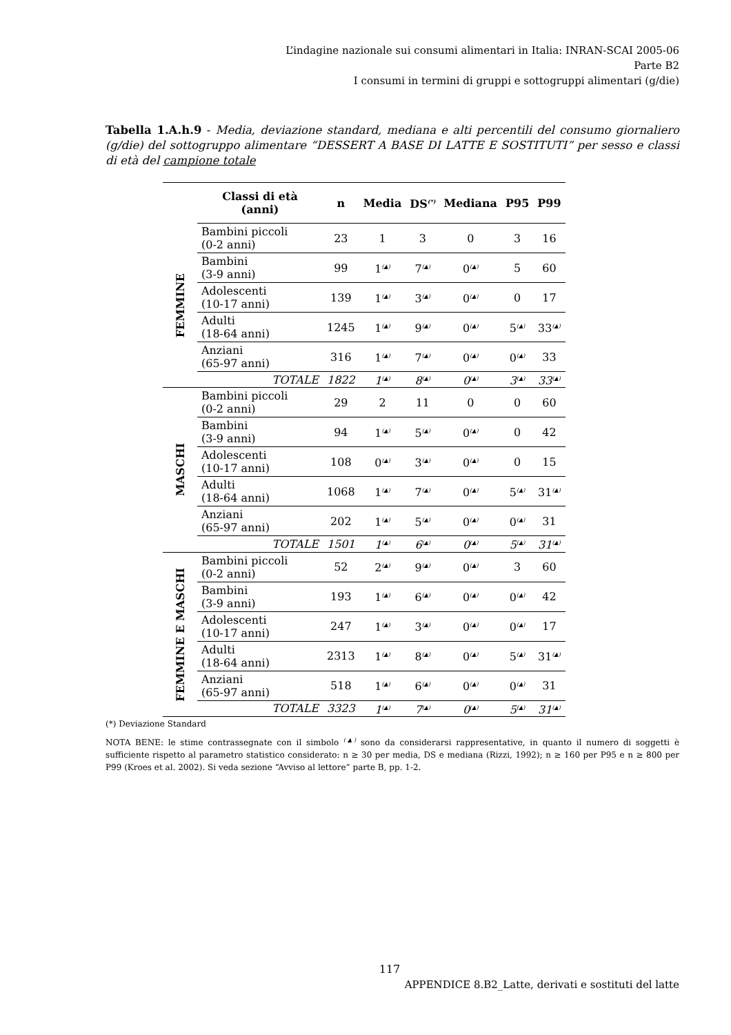L’indagine nazionale sui consumi alimentari in Italia: INRAN-SCAI 2005-06
Parte B2
I consumi in termini di gruppi e sottogruppi alimentari (g/die)
Tabella 1.A.h.9 - Media, deviazione standard, mediana e alti percentili del consumo giornaliero (g/die) del sottogruppo alimentare “DESSERT A BASE DI LATTE E SOSTITUTI” per sesso e classi di età del campione totale
| | Classi di età (anni) | n | Media | DS<sup>(*)</sup> | Mediana | P95 | P99 |
| --- | --- | --- | --- | --- | --- | --- | --- |
| FEMMINE | Bambini piccoli (0-2 anni) | 23 | 1 | 3 | 0 | 3 | 16 |
| | Bambini (3-9 anni) | 99 | 1<sup>(▲)</sup> | 7<sup>(▲)</sup> | 0<sup>(▲)</sup> | 5 | 60 |
| | Adolescenti (10-17 anni) | 139 | 1<sup>(▲)</sup> | 3<sup>(▲)</sup> | 0<sup>(▲)</sup> | 0 | 17 |
| | Adulti (18-64 anni) | 1245 | 1<sup>(▲)</sup> | 9<sup>(▲)</sup> | 0<sup>(▲)</sup> | 5<sup>(▲)</sup> | 33<sup>(▲)</sup> |
| | Anziani (65-97 anni) | 316 | 1<sup>(▲)</sup> | 7<sup>(▲)</sup> | 0<sup>(▲)</sup> | 0<sup>(▲)</sup> | 33 |
| | TOTALE | 1822 | 1<sup>(▲)</sup> | 8<sup>(▲)</sup> | 0<sup>(▲)</sup> | 3<sup>(▲)</sup> | 33<sup>(▲)</sup> |
| MASCHI | Bambini piccoli (0-2 anni) | 29 | 2 | 11 | 0 | 0 | 60 |
| | Bambini (3-9 anni) | 94 | 1<sup>(▲)</sup> | 5<sup>(▲)</sup> | 0<sup>(▲)</sup> | 0 | 42 |
| | Adolescenti (10-17 anni) | 108 | 0<sup>(▲)</sup> | 3<sup>(▲)</sup> | 0<sup>(▲)</sup> | 0 | 15 |
| | Adulti (18-64 anni) | 1068 | 1<sup>(▲)</sup> | 7<sup>(▲)</sup> | 0<sup>(▲)</sup> | 5<sup>(▲)</sup> | 31<sup>(▲)</sup> |
| | Anziani (65-97 anni) | 202 | 1<sup>(▲)</sup> | 5<sup>(▲)</sup> | 0<sup>(▲)</sup> | 0<sup>(▲)</sup> | 31 |
| | TOTALE | 1501 | 1<sup>(▲)</sup> | 6<sup>(▲)</sup> | 0<sup>(▲)</sup> | 5<sup>(▲)</sup> | 31<sup>(▲)</sup> |
| FEMMINE E MASCHI | Bambini piccoli (0-2 anni) | 52 | 2<sup>(▲)</sup> | 9<sup>(▲)</sup> | 0<sup>(▲)</sup> | 3 | 60 |
| | Bambini (3-9 anni) | 193 | 1<sup>(▲)</sup> | 6<sup>(▲)</sup> | 0<sup>(▲)</sup> | 0<sup>(▲)</sup> | 42 |
| | Adolescenti (10-17 anni) | 247 | 1<sup>(▲)</sup> | 3<sup>(▲)</sup> | 0<sup>(▲)</sup> | 0<sup>(▲)</sup> | 17 |
| | Adulti (18-64 anni) | 2313 | 1<sup>(▲)</sup> | 8<sup>(▲)</sup> | 0<sup>(▲)</sup> | 5<sup>(▲)</sup> | 31<sup>(▲)</sup> |
| | Anziani (65-97 anni) | 518 | 1<sup>(▲)</sup> | 6<sup>(▲)</sup> | 0<sup>(▲)</sup> | 0<sup>(▲)</sup> | 31 |
| | TOTALE | 3323 | 1<sup>(▲)</sup> | 7<sup>(▲)</sup> | 0<sup>(▲)</sup> | 5<sup>(▲)</sup> | 31<sup>(▲)</sup> |
(*) Deviazione Standard
NOTA BENE: le stime contrassegnate con il simbolo <sup>(▲)</sup> sono da considerarsi rappresentative, in quanto il numero di soggetti è sufficiente rispetto al parametro statistico considerato: n ≥ 30 per media, DS e mediana (Rizzi, 1992); n ≥ 160 per P95 e n ≥ 800 per P99 (Kroes et al. 2002). Si veda sezione “Avviso al lettore” parte B, pp. 1-2.
117
APPENDICE 8.B2_Latte, derivati e sostituti del latte